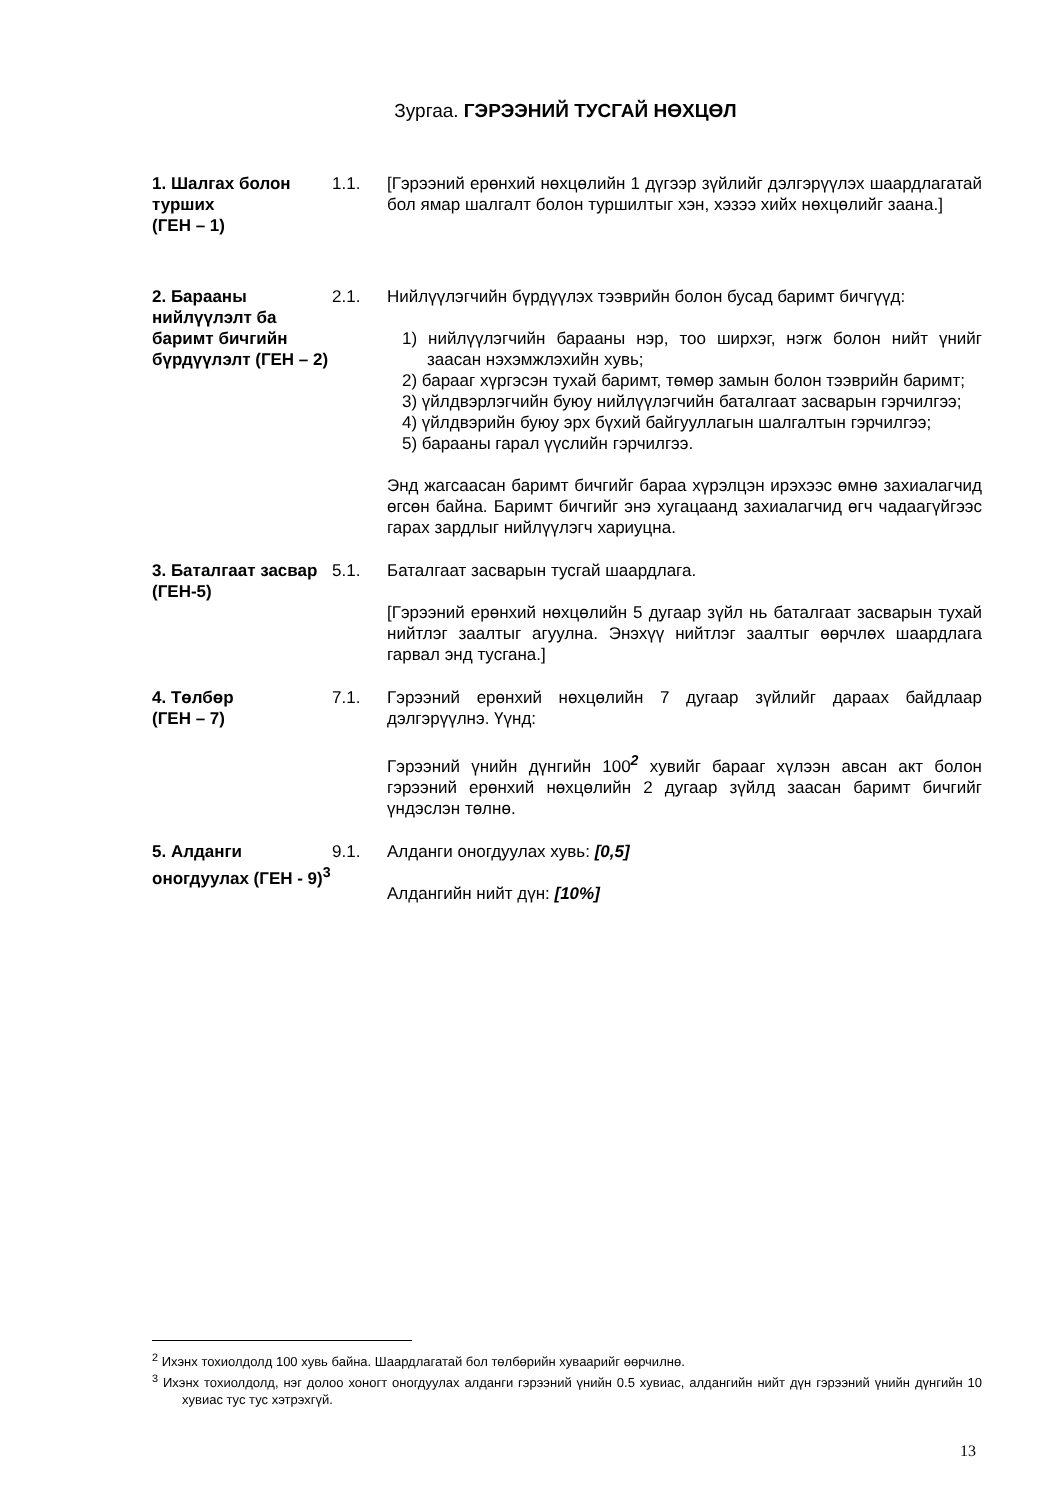Зургаа. ГЭРЭЭНИЙ ТУСГАЙ НӨХЦӨЛ
1. Шалгах болон турших
(ГЕН – 1)
1.1. [Гэрээний ерөнхий нөхцөлийн 1 дүгээр зүйлийг дэлгэрүүлэх шаардлагатай бол ямар шалгалт болон туршилтыг хэн, хэзээ хийх нөхцөлийг заана.]
2. Барааны нийлүүлэлт ба баримт бичгийн бүрдүүлэлт (ГЕН – 2)
2.1. Нийлүүлэгчийн бүрдүүлэх тээврийн болон бусад баримт бичгүүд:
1) нийлүүлэгчийн барааны нэр, тоо ширхэг, нэгж болон нийт үнийг заасан нэхэмжлэхийн хувь;
2) барааг хүргэсэн тухай баримт, төмөр замын болон тээврийн баримт;
3) үйлдвэрлэгчийн буюу нийлүүлэгчийн баталгаат засварын гэрчилгээ;
4) үйлдвэрийн буюу эрх бүхий байгууллагын шалгалтын гэрчилгээ;
5) барааны гарал үүслийн гэрчилгээ.
Энд жагсаасан баримт бичгийг бараа хүрэлцэн ирэхээс өмнө захиалагчид өгсөн байна. Баримт бичгийг энэ хугацаанд захиалагчид өгч чадаагүйгээс гарах зардлыг нийлүүлэгч хариуцна.
3. Баталгаат засвар
(ГЕН-5)
5.1. Баталгаат засварын тусгай шаардлага.
[Гэрээний ерөнхий нөхцөлийн 5 дугаар зүйл нь баталгаат засварын тухай нийтлэг заалтыг агуулна. Энэхүү нийтлэг заалтыг өөрчлөх шаардлага гарвал энд тусгана.]
4. Төлбөр
(ГЕН – 7)
7.1. Гэрээний ерөнхий нөхцөлийн 7 дугаар зүйлийг дараах байдлаар дэлгэрүүлнэ. Үүнд:
Гэрээний үнийн дүнгийн 100<sup>2</sup> хувийг барааг хүлээн авсан акт болон гэрээний ерөнхий нөхцөлийн 2 дугаар зүйлд заасан баримт бичгийг үндэслэн төлнө.
5. Алданги оногдуулах (ГЕН - 9)<sup>3</sup>
9.1. Алданги оногдуулах хувь: [0,5]
Алдангийн нийт дүн: [10%]
<sup>2</sup> Ихэнх тохиолдолд 100 хувь байна. Шаардлагатай бол төлбөрийн хуваарийг өөрчилнө.
<sup>3</sup> Ихэнх тохиолдолд, нэг долоо хоногт оногдуулах алданги гэрээний үнийн 0.5 хувиас, алдангийн нийт дүн гэрээний үнийн дүнгийн 10 хувиас тус тус хэтрэхгүй.
13